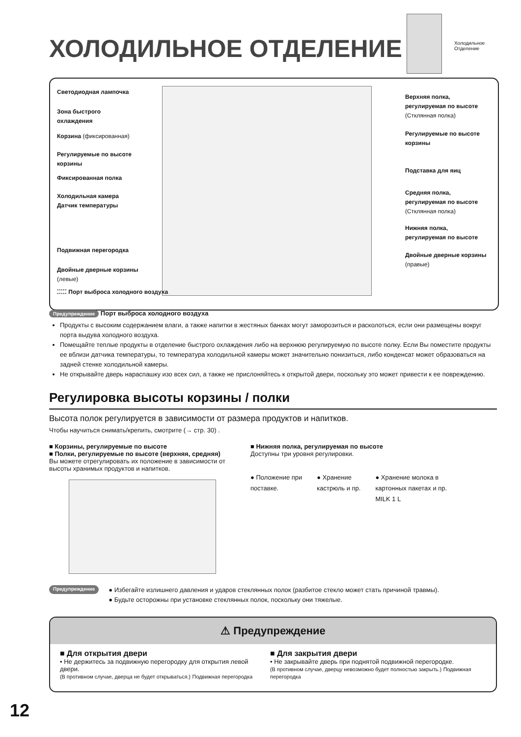ХОЛОДИЛЬНОЕ ОТДЕЛЕНИЕ
Холодильное
Отделение
Светодиодная лампочка
Зона быстрого
охлаждения
Корзина (фиксированная)
Регулируемые по высоте
корзины
Фиксированная полка
Холодильная камера
Датчик температуры
Подвижная перегородка
Двойные дверные корзины
(левые)
⁚⁚⁚⁚⁚ Порт выброса холодного воздуха
Верхняя полка,
регулируемая по высоте
(Стклянная полка)
Регулируемые по высоте
корзины
Подставка для яиц
Средняя полка,
регулируемая по высоте
(Стклянная полка)
Нижняя полка,
регулируемая по высоте
Двойные дверные корзины
(правые)
Предупреждение Порт выброса холодного воздуха
Продукты с высоким содержанием влаги, а также напитки в жестяных банках могут заморозиться и расколоться, если они размещены вокруг порта выдува холодного воздуха.
Помещайте теплые продукты в отделение быстрого охлаждения либо на верхнюю регулируемую по высоте полку. Если Вы поместите продукты ее вблизи датчика температуры, то температура холодильной камеры может значительно понизиться, либо конденсат может образоваться на задней стенке холодильной камеры.
Не открывайте дверь нараспашку изо всех сил, а также не прислоняйтесь к открытой двери, поскольку это может привести к ее повреждению.
Регулировка высоты корзины / полки
Высота полок регулируется в зависимости от размера продуктов и напитков.
Чтобы научиться снимать/крепить, смотрите (→ стр. 30) .
■ Корзины, регулируемые по высоте
■ Полки, регулируемые по высоте (верхняя, средняя)
Вы можете отрегулировать их положение в зависимости от высоты хранимых продуктов и напитков.
■ Нижняя полка, регулируемая по высоте
Доступны три уровня регулировки.
● Положение при
поставке.
● Хранение
кастрюль и пр.
● Хранение молока в
картонных пакетах и пр.
MILK 1 L
Предупреждение
● Избегайте излишнего давления и ударов стеклянных полок (разбитое стекло может стать причиной травмы).
● Будьте осторожны при установке стеклянных полок, поскольку они тяжелые.
⚠ Предупреждение
■ Для открытия двери
• Не держитесь за подвижную перегородку для открытия левой двери.
(В противном случае, дверца не будет открываться.) Подвижная перегородка
■ Для закрытия двери
• Не закрывайте дверь при поднятой подвижной перегородке.
(В противном случае, дверцу невозможно будет полностью закрыть.) Подвижная перегородка
12